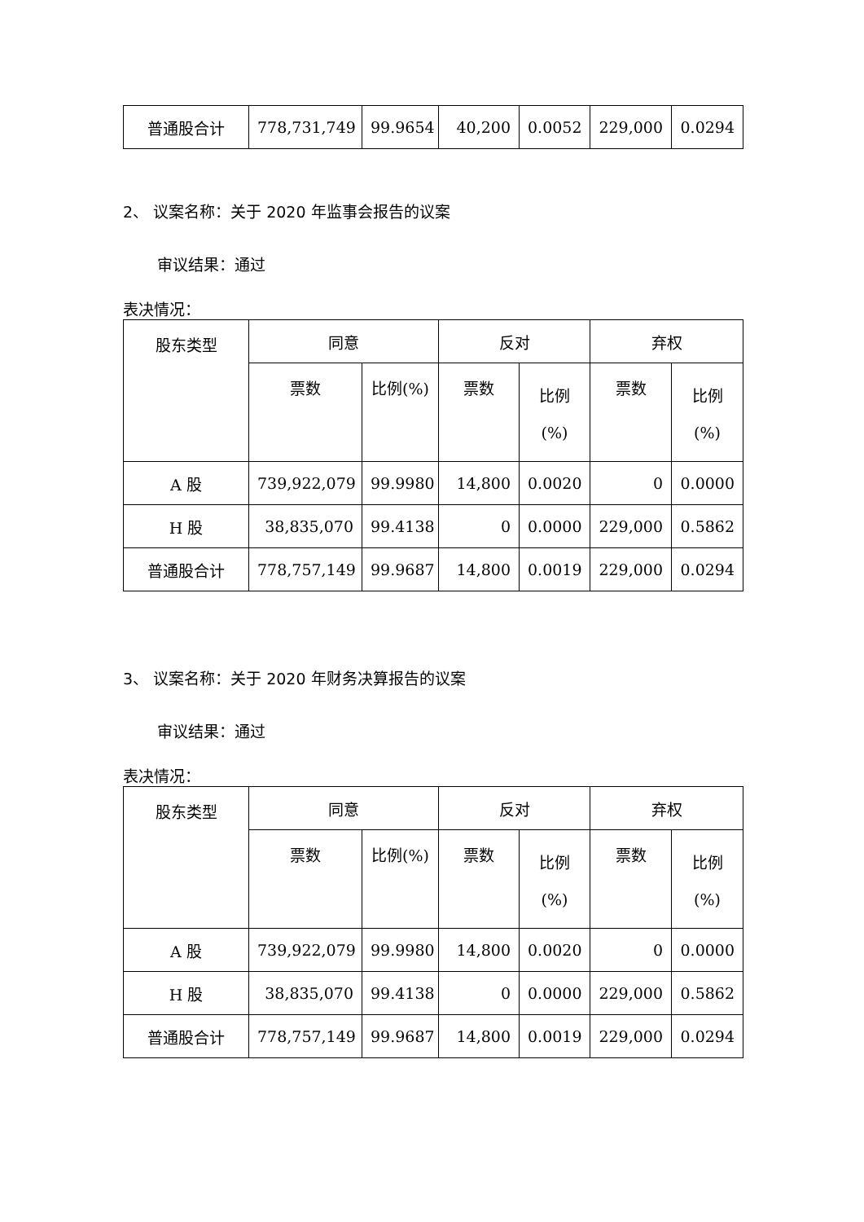| 普通股合计 | 778,731,749 | 99.9654 | 40,200 | 0.0052 | 229,000 | 0.0294 |
2、 议案名称：关于 2020 年监事会报告的议案
审议结果：通过
表决情况：
| 股东类型 | 同意 | | 反对 | | 弃权 | |
| | 票数 | 比例(%) | 票数 | 比例 (%) | 票数 | 比例 (%) |
| A 股 | 739,922,079 | 99.9980 | 14,800 | 0.0020 | 0 | 0.0000 |
| H 股 | 38,835,070 | 99.4138 | 0 | 0.0000 | 229,000 | 0.5862 |
| 普通股合计 | 778,757,149 | 99.9687 | 14,800 | 0.0019 | 229,000 | 0.0294 |
3、 议案名称：关于 2020 年财务决算报告的议案
审议结果：通过
表决情况：
| 股东类型 | 同意 | | 反对 | | 弃权 | |
| | 票数 | 比例(%) | 票数 | 比例 (%) | 票数 | 比例 (%) |
| A 股 | 739,922,079 | 99.9980 | 14,800 | 0.0020 | 0 | 0.0000 |
| H 股 | 38,835,070 | 99.4138 | 0 | 0.0000 | 229,000 | 0.5862 |
| 普通股合计 | 778,757,149 | 99.9687 | 14,800 | 0.0019 | 229,000 | 0.0294 |